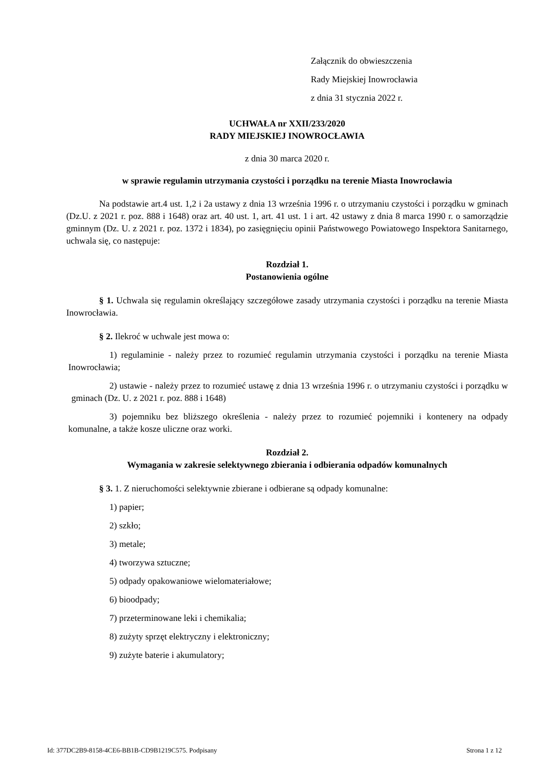Załącznik do obwieszczenia
Rady Miejskiej Inowrocławia
z dnia 31 stycznia 2022 r.
UCHWAŁA nr XXII/233/2020
RADY MIEJSKIEJ INOWROCŁAWIA
z dnia 30 marca 2020 r.
w sprawie regulamin utrzymania czystości i porządku na terenie Miasta Inowrocławia
Na podstawie art.4 ust. 1,2 i 2a ustawy z dnia 13 września 1996 r. o utrzymaniu czystości i porządku w gminach (Dz.U. z 2021 r. poz. 888 i 1648) oraz art. 40 ust. 1, art. 41 ust. 1 i art. 42 ustawy z dnia 8 marca 1990 r. o samorządzie gminnym (Dz. U. z 2021 r. poz. 1372 i 1834), po zasięgnięciu opinii Państwowego Powiatowego Inspektora Sanitarnego, uchwala się, co następuje:
Rozdział 1.
Postanowienia ogólne
§ 1. Uchwala się regulamin określający szczegółowe zasady utrzymania czystości i porządku na terenie Miasta Inowrocławia.
§ 2. Ilekroć w uchwale jest mowa o:
1) regulaminie - należy przez to rozumieć regulamin utrzymania czystości i porządku na terenie Miasta Inowrocławia;
2) ustawie - należy przez to rozumieć ustawę z dnia 13 września 1996 r. o utrzymaniu czystości i porządku w gminach (Dz. U. z 2021 r. poz. 888 i 1648)
3) pojemniku bez bliższego określenia - należy przez to rozumieć pojemniki i kontenery na odpady komunalne, a także kosze uliczne oraz worki.
Rozdział 2.
Wymagania w zakresie selektywnego zbierania i odbierania odpadów komunalnych
§ 3. 1. Z nieruchomości selektywnie zbierane i odbierane są odpady komunalne:
1) papier;
2) szkło;
3) metale;
4) tworzywa sztuczne;
5) odpady opakowaniowe wielomateriałowe;
6) bioodpady;
7) przeterminowane leki i chemikalia;
8) zużyty sprzęt elektryczny i elektroniczny;
9) zużyte baterie i akumulatory;
Id: 377DC2B9-8158-4CE6-BB1B-CD9B1219C575. Podpisany Strona 1 z 12